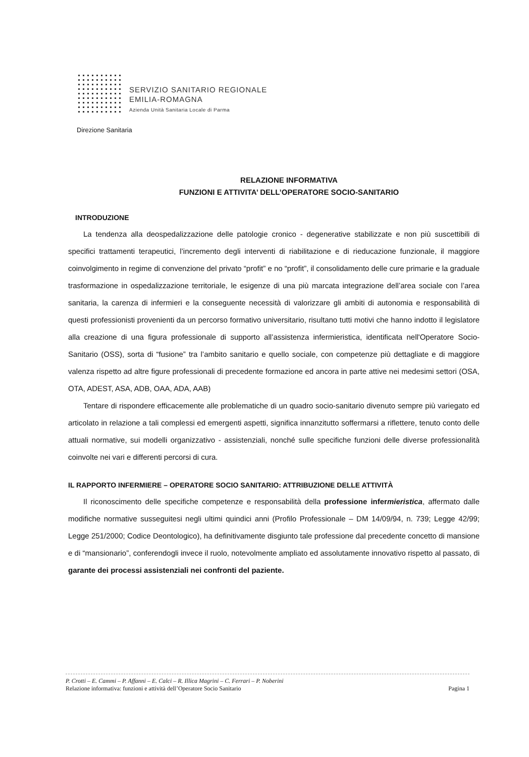SERVIZIO SANITARIO REGIONALE
EMILIA-ROMAGNA
Azienda Unità Sanitaria Locale di Parma
Direzione Sanitaria
RELAZIONE INFORMATIVA
FUNZIONI E ATTIVITA’ DELL’OPERATORE SOCIO-SANITARIO
INTRODUZIONE
La tendenza alla deospedalizzazione delle patologie cronico - degenerative stabilizzate e non più suscettibili di specifici trattamenti terapeutici, l’incremento degli interventi di riabilitazione e di rieducazione funzionale, il maggiore coinvolgimento in regime di convenzione del privato “profit” e no “profit”, il consolidamento delle cure primarie e la graduale trasformazione in ospedalizzazione territoriale, le esigenze di una più marcata integrazione dell’area sociale con l’area sanitaria, la carenza di infermieri e la conseguente necessità di valorizzare gli ambiti di autonomia e responsabilità di questi professionisti provenienti da un percorso formativo universitario, risultano tutti motivi che hanno indotto il legislatore alla creazione di una figura professionale di supporto all’assistenza infermieristica, identificata nell'Operatore Socio-Sanitario (OSS), sorta di “fusione” tra l’ambito sanitario e quello sociale, con competenze più dettagliate e di maggiore valenza rispetto ad altre figure professionali di precedente formazione ed ancora in parte attive nei medesimi settori (OSA, OTA, ADEST, ASA, ADB, OAA, ADA, AAB)
Tentare di rispondere efficacemente alle problematiche di un quadro socio-sanitario divenuto sempre più variegato ed articolato in relazione a tali complessi ed emergenti aspetti, significa innanzitutto soffermarsi a riflettere, tenuto conto delle attuali normative, sui modelli organizzativo - assistenziali, nonché sulle specifiche funzioni delle diverse professionalità coinvolte nei vari e differenti percorsi di cura.
IL RAPPORTO INFERMIERE – OPERATORE SOCIO SANITARIO: ATTRIBUZIONE DELLE ATTIVITÀ
Il riconoscimento delle specifiche competenze e responsabilità della professione infermieristica, affermato dalle modifiche normative susseguitesi negli ultimi quindici anni (Profilo Professionale – DM 14/09/94, n. 739; Legge 42/99; Legge 251/2000; Codice Deontologico), ha definitivamente disgiunto tale professione dal precedente concetto di mansione e di “mansionario”, conferendogli invece il ruolo, notevolmente ampliato ed assolutamente innovativo rispetto al passato, di garante dei processi assistenziali nei confronti del paziente.
P. Crotti – E. Cammi – P. Affanni – E. Calci – R. Illica Magrini – C. Ferrari – P. Noberini
Relazione informativa: funzioni e attività dell’Operatore Socio Sanitario Pagina 1